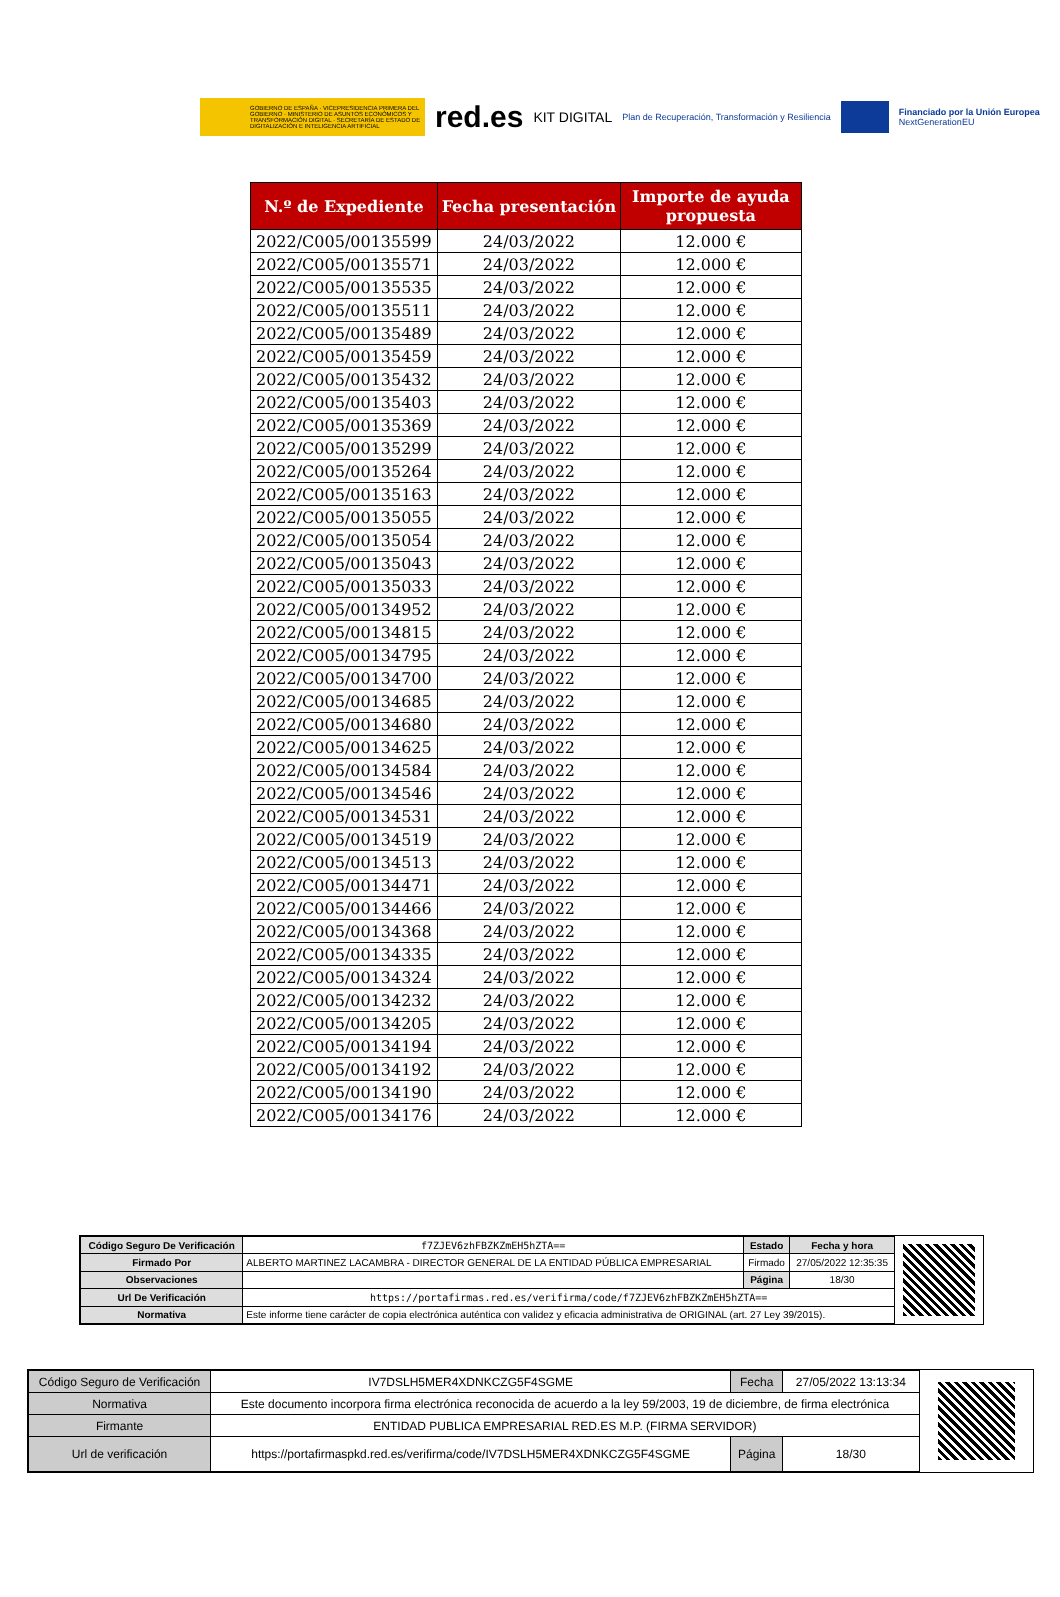GOBIERNO DE ESPAÑA · VICEPRESIDENCIA PRIMERA DEL GOBIERNO · MINISTERIO DE ASUNTOS ECONÓMICOS Y TRANSFORMACIÓN DIGITAL · SECRETARÍA DE ESTADO DE DIGITALIZACIÓN E INTELIGENCIA ARTIFICIAL
red.es KIT DIGITAL Plan de Recuperación, Transformación y Resiliencia
Financiado por la Unión Europea
NextGenerationEU
| N.º de Expediente | Fecha presentación | Importe de ayuda propuesta |
| --- | --- | --- |
| 2022/C005/00135599 | 24/03/2022 | 12.000 € |
| 2022/C005/00135571 | 24/03/2022 | 12.000 € |
| 2022/C005/00135535 | 24/03/2022 | 12.000 € |
| 2022/C005/00135511 | 24/03/2022 | 12.000 € |
| 2022/C005/00135489 | 24/03/2022 | 12.000 € |
| 2022/C005/00135459 | 24/03/2022 | 12.000 € |
| 2022/C005/00135432 | 24/03/2022 | 12.000 € |
| 2022/C005/00135403 | 24/03/2022 | 12.000 € |
| 2022/C005/00135369 | 24/03/2022 | 12.000 € |
| 2022/C005/00135299 | 24/03/2022 | 12.000 € |
| 2022/C005/00135264 | 24/03/2022 | 12.000 € |
| 2022/C005/00135163 | 24/03/2022 | 12.000 € |
| 2022/C005/00135055 | 24/03/2022 | 12.000 € |
| 2022/C005/00135054 | 24/03/2022 | 12.000 € |
| 2022/C005/00135043 | 24/03/2022 | 12.000 € |
| 2022/C005/00135033 | 24/03/2022 | 12.000 € |
| 2022/C005/00134952 | 24/03/2022 | 12.000 € |
| 2022/C005/00134815 | 24/03/2022 | 12.000 € |
| 2022/C005/00134795 | 24/03/2022 | 12.000 € |
| 2022/C005/00134700 | 24/03/2022 | 12.000 € |
| 2022/C005/00134685 | 24/03/2022 | 12.000 € |
| 2022/C005/00134680 | 24/03/2022 | 12.000 € |
| 2022/C005/00134625 | 24/03/2022 | 12.000 € |
| 2022/C005/00134584 | 24/03/2022 | 12.000 € |
| 2022/C005/00134546 | 24/03/2022 | 12.000 € |
| 2022/C005/00134531 | 24/03/2022 | 12.000 € |
| 2022/C005/00134519 | 24/03/2022 | 12.000 € |
| 2022/C005/00134513 | 24/03/2022 | 12.000 € |
| 2022/C005/00134471 | 24/03/2022 | 12.000 € |
| 2022/C005/00134466 | 24/03/2022 | 12.000 € |
| 2022/C005/00134368 | 24/03/2022 | 12.000 € |
| 2022/C005/00134335 | 24/03/2022 | 12.000 € |
| 2022/C005/00134324 | 24/03/2022 | 12.000 € |
| 2022/C005/00134232 | 24/03/2022 | 12.000 € |
| 2022/C005/00134205 | 24/03/2022 | 12.000 € |
| 2022/C005/00134194 | 24/03/2022 | 12.000 € |
| 2022/C005/00134192 | 24/03/2022 | 12.000 € |
| 2022/C005/00134190 | 24/03/2022 | 12.000 € |
| 2022/C005/00134176 | 24/03/2022 | 12.000 € |
| Código Seguro De Verificación | f7ZJEV6zhFBZKZmEH5hZTA== | Estado | Fecha y hora |
| Firmado Por | ALBERTO MARTINEZ LACAMBRA - DIRECTOR GENERAL DE LA ENTIDAD PÚBLICA EMPRESARIAL | Firmado | 27/05/2022 12:35:35 |
| Observaciones | | Página | 18/30 |
| Url De Verificación | https://portafirmas.red.es/verifirma/code/f7ZJEV6zhFBZKZmEH5hZTA== | | |
| Normativa | Este informe tiene carácter de copia electrónica auténtica con validez y eficacia administrativa de ORIGINAL (art. 27 Ley 39/2015). | | |
| Código Seguro de Verificación | IV7DSLH5MER4XDNKCZG5F4SGME | Fecha | 27/05/2022 13:13:34 |
| Normativa | Este documento incorpora firma electrónica reconocida de acuerdo a la ley 59/2003, 19 de diciembre, de firma electrónica | | |
| Firmante | ENTIDAD PUBLICA EMPRESARIAL RED.ES M.P. (FIRMA SERVIDOR) | | |
| Url de verificación | https://portafirmaspkd.red.es/verifirma/code/IV7DSLH5MER4XDNKCZG5F4SGME | Página | 18/30 |